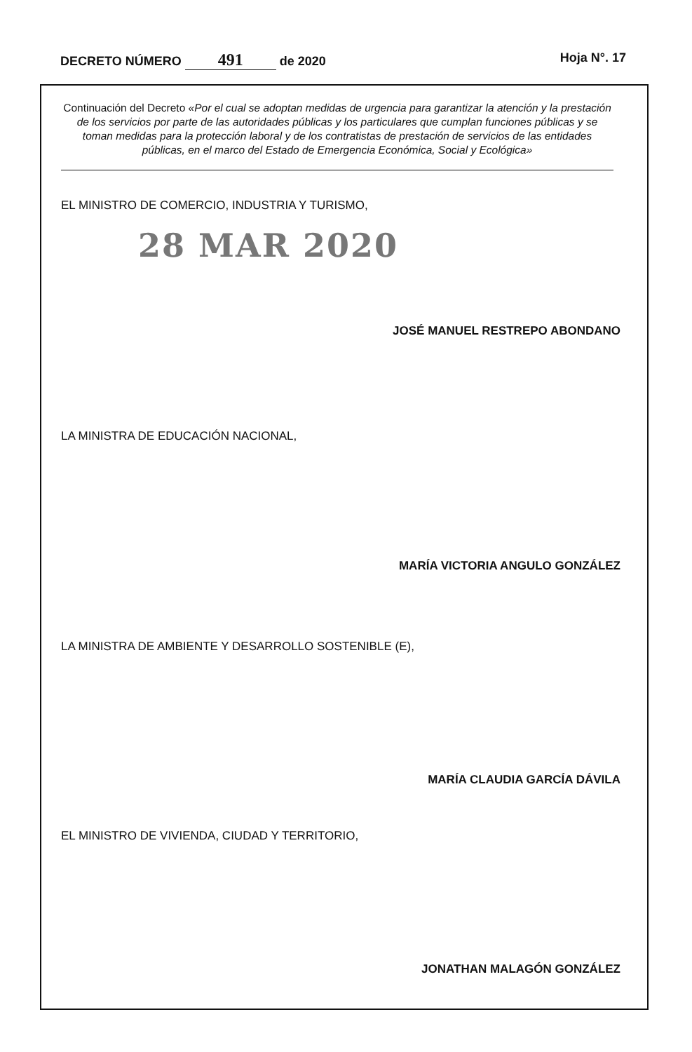DECRETO NÚMERO 491 de 2020 Hoja N°. 17
Continuación del Decreto «Por el cual se adoptan medidas de urgencia para garantizar la atención y la prestación de los servicios por parte de las autoridades públicas y los particulares que cumplan funciones públicas y se toman medidas para la protección laboral y de los contratistas de prestación de servicios de las entidades públicas, en el marco del Estado de Emergencia Económica, Social y Ecológica»
EL MINISTRO DE COMERCIO, INDUSTRIA Y TURISMO,
28 MAR 2020
JOSÉ MANUEL RESTREPO ABONDANO
LA MINISTRA DE EDUCACIÓN NACIONAL,
MARÍA VICTORIA ANGULO GONZÁLEZ
LA MINISTRA DE AMBIENTE Y DESARROLLO SOSTENIBLE (E),
MARÍA CLAUDIA GARCÍA DÁVILA
EL MINISTRO DE VIVIENDA, CIUDAD Y TERRITORIO,
JONATHAN MALAGÓN GONZÁLEZ